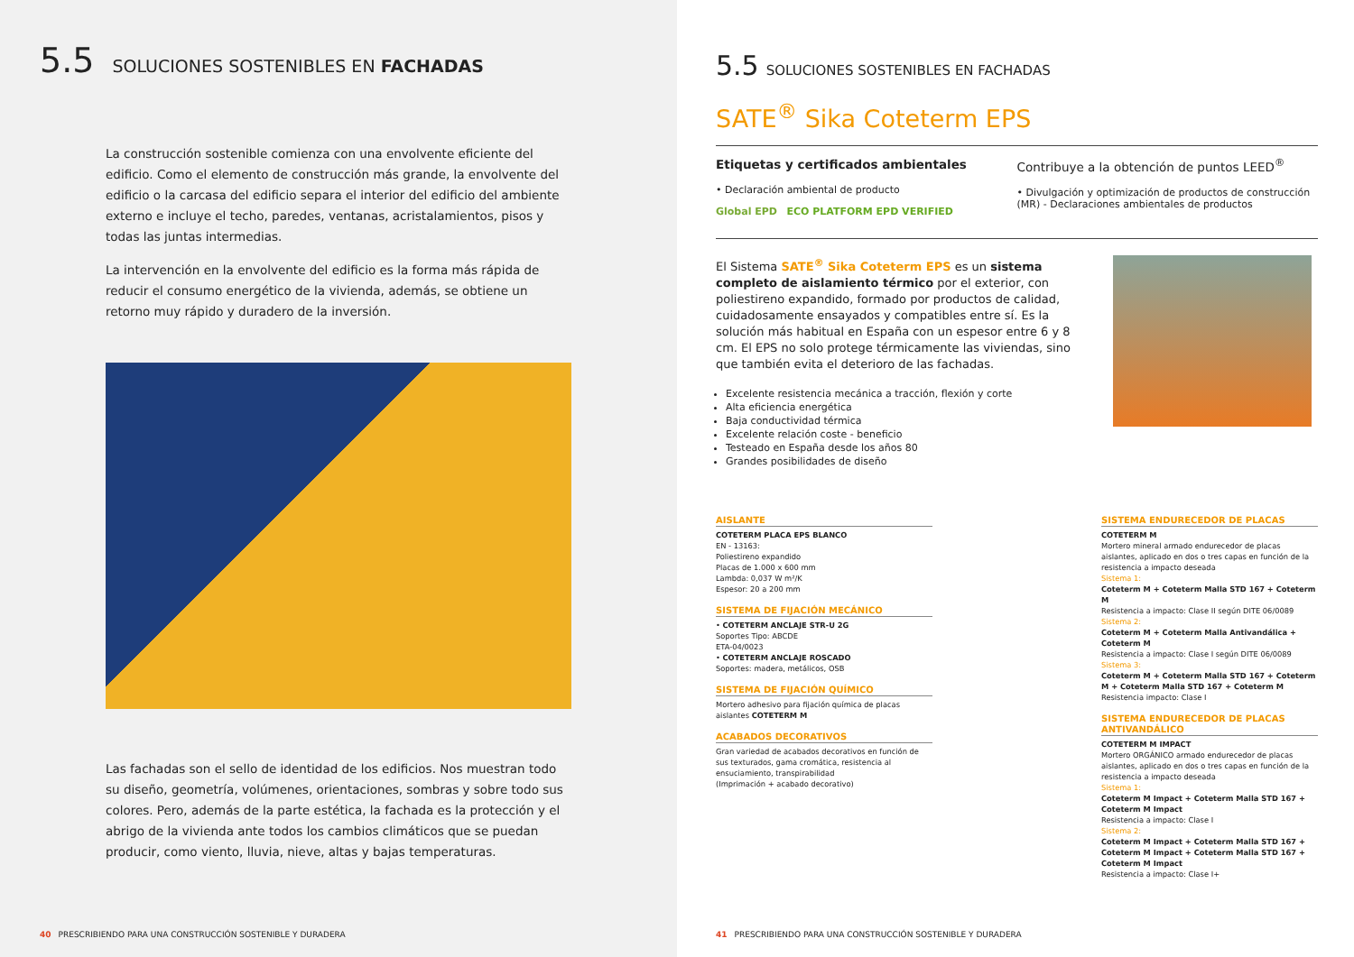5.5 SOLUCIONES SOSTENIBLES EN FACHADAS
La construcción sostenible comienza con una envolvente eficiente del edificio. Como el elemento de construcción más grande, la envolvente del edificio o la carcasa del edificio separa el interior del edificio del ambiente externo e incluye el techo, paredes, ventanas, acristalamientos, pisos y todas las juntas intermedias.
La intervención en la envolvente del edificio es la forma más rápida de reducir el consumo energético de la vivienda, además, se obtiene un retorno muy rápido y duradero de la inversión.
Las fachadas son el sello de identidad de los edificios. Nos muestran todo su diseño, geometría, volúmenes, orientaciones, sombras y sobre todo sus colores. Pero, además de la parte estética, la fachada es la protección y el abrigo de la vivienda ante todos los cambios climáticos que se puedan producir, como viento, lluvia, nieve, altas y bajas temperaturas.
40 PRESCRIBIENDO PARA UNA CONSTRUCCIÓN SOSTENIBLE Y DURADERA
5.5 SOLUCIONES SOSTENIBLES EN FACHADAS
SATE<sup>®</sup> Sika Coteterm EPS
Etiquetas y certificados ambientales
• Declaración ambiental de producto
Global EPD ECO PLATFORM EPD VERIFIED
Contribuye a la obtención de puntos LEED<sup>®</sup>
• Divulgación y optimización de productos de construcción (MR) - Declaraciones ambientales de productos
El Sistema SATE<sup>®</sup> Sika Coteterm EPS es un sistema completo de aislamiento térmico por el exterior, con poliestireno expandido, formado por productos de calidad, cuidadosamente ensayados y compatibles entre sí. Es la solución más habitual en España con un espesor entre 6 y 8 cm. El EPS no solo protege térmicamente las viviendas, sino que también evita el deterioro de las fachadas.
Excelente resistencia mecánica a tracción, flexión y corte
Alta eficiencia energética
Baja conductividad térmica
Excelente relación coste - beneficio
Testeado en España desde los años 80
Grandes posibilidades de diseño
AISLANTE
COTETERM PLACA EPS BLANCO
EN - 13163:
Poliestireno expandido
Placas de 1.000 x 600 mm
Lambda: 0,037 W m²/K
Espesor: 20 a 200 mm
SISTEMA DE FIJACIÓN MECÁNICO
• COTETERM ANCLAJE STR-U 2G
Soportes Tipo: ABCDE
ETA-04/0023
• COTETERM ANCLAJE ROSCADO
Soportes: madera, metálicos, OSB
SISTEMA DE FIJACIÓN QUÍMICO
Mortero adhesivo para fijación química de placas aislantes COTETERM M
ACABADOS DECORATIVOS
Gran variedad de acabados decorativos en función de sus texturados, gama cromática, resistencia al ensuciamiento, transpirabilidad
(Imprimación + acabado decorativo)
SISTEMA ENDURECEDOR DE PLACAS
COTETERM M
Mortero mineral armado endurecedor de placas aislantes, aplicado en dos o tres capas en función de la resistencia a impacto deseada
Sistema 1:
Coteterm M + Coteterm Malla STD 167 + Coteterm M
Resistencia a impacto: Clase II según DITE 06/0089
Sistema 2:
Coteterm M + Coteterm Malla Antivandálica + Coteterm M
Resistencia a impacto: Clase I según DITE 06/0089
Sistema 3:
Coteterm M + Coteterm Malla STD 167 + Coteterm M + Coteterm Malla STD 167 + Coteterm M
Resistencia impacto: Clase I
SISTEMA ENDURECEDOR DE PLACAS ANTIVANDÁLICO
COTETERM M IMPACT
Mortero ORGÁNICO armado endurecedor de placas aislantes, aplicado en dos o tres capas en función de la resistencia a impacto deseada
Sistema 1:
Coteterm M Impact + Coteterm Malla STD 167 + Coteterm M Impact
Resistencia a impacto: Clase I
Sistema 2:
Coteterm M Impact + Coteterm Malla STD 167 + Coteterm M Impact + Coteterm Malla STD 167 + Coteterm M Impact
Resistencia a impacto: Clase I+
41 PRESCRIBIENDO PARA UNA CONSTRUCCIÓN SOSTENIBLE Y DURADERA